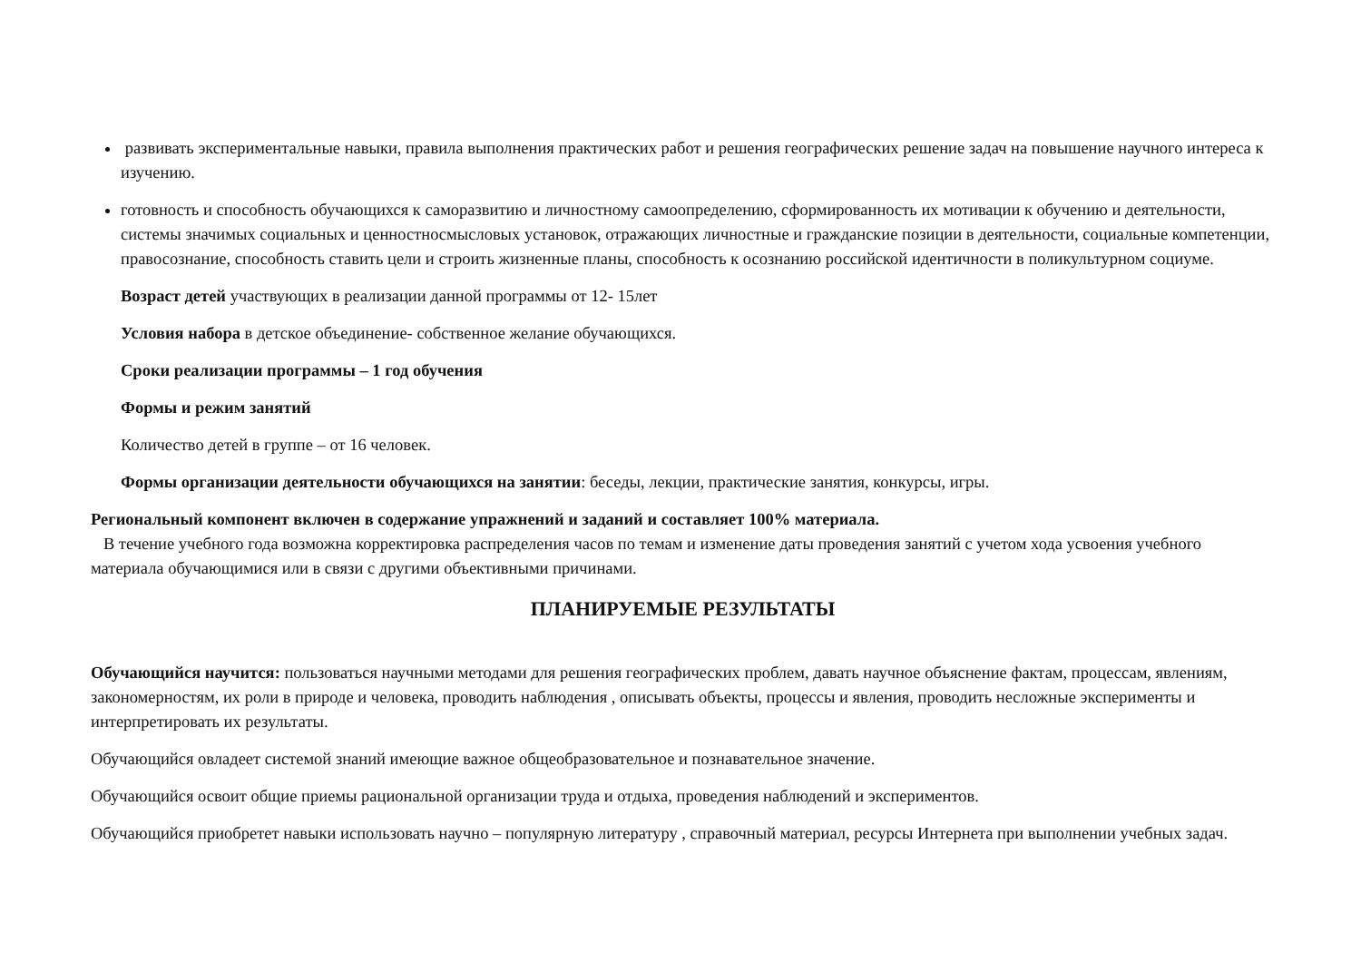развивать экспериментальные навыки, правила выполнения практических работ и решения географических решение задач на повышение научного интереса к изучению.
готовность и способность обучающихся к саморазвитию и личностному самоопределению, сформированность их мотивации к обучению и деятельности, системы значимых социальных и ценностносмысловых установок, отражающих личностные и гражданские позиции в деятельности, социальные компетенции, правосознание, способность ставить цели и строить жизненные планы, способность к осознанию российской идентичности в поликультурном социуме.
Возраст детей участвующих в реализации данной программы от 12- 15лет
Условия набора в детское объединение- собственное желание обучающихся.
Сроки реализации программы – 1 год обучения
Формы и режим занятий
Количество детей в группе – от 16 человек.
Формы организации деятельности обучающихся на занятии: беседы, лекции, практические занятия, конкурсы, игры.
Региональный компонент включен в содержание упражнений и заданий и составляет 100% материала.
В течение учебного года возможна корректировка распределения часов по темам и изменение даты проведения занятий с учетом хода усвоения учебного материала обучающимися или в связи с другими объективными причинами.
ПЛАНИРУЕМЫЕ РЕЗУЛЬТАТЫ
Обучающийся научится: пользоваться научными методами для решения географических проблем, давать научное объяснение фактам, процессам, явлениям, закономерностям, их роли в природе и человека, проводить наблюдения , описывать объекты, процессы и явления, проводить несложные эксперименты и интерпретировать их результаты.
Обучающийся овладеет системой знаний имеющие важное общеобразовательное и познавательное значение.
Обучающийся освоит общие приемы рациональной организации труда и отдыха, проведения наблюдений и экспериментов.
Обучающийся приобретет навыки использовать научно – популярную литературу , справочный материал, ресурсы Интернета при выполнении учебных задач.